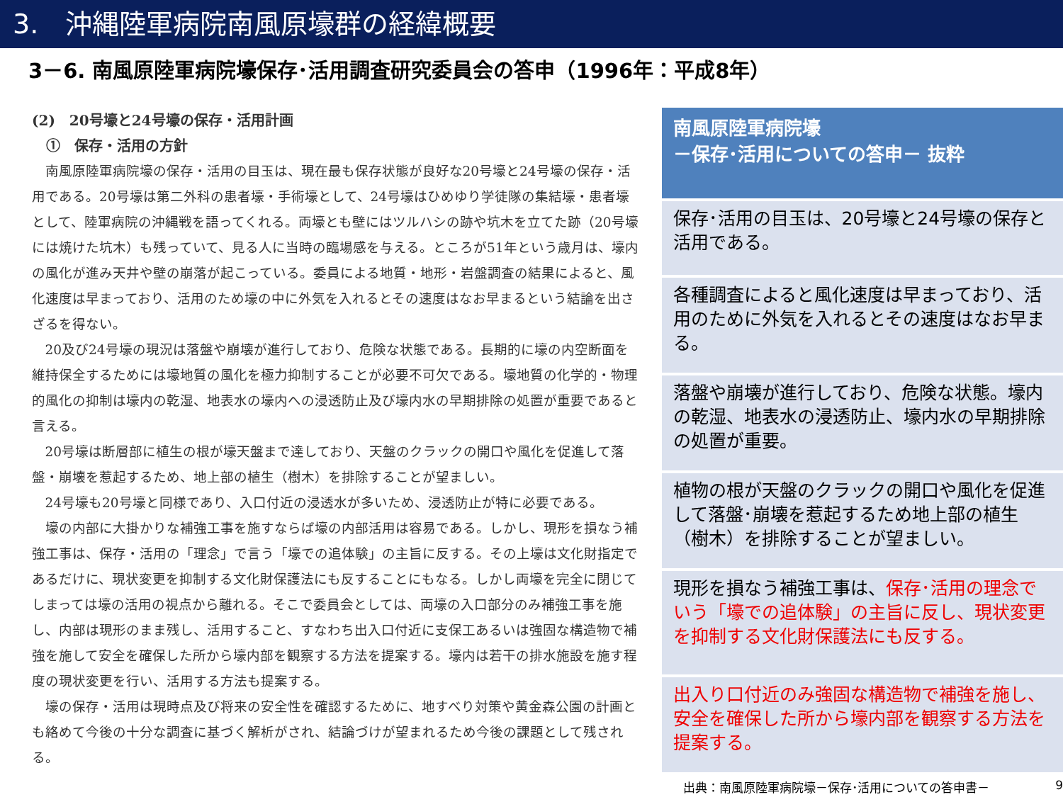3.　沖縄陸軍病院南風原壕群の経緯概要
3－6. 南風原陸軍病院壕保存･活用調査研究委員会の答申（1996年：平成8年）
(2)　20号壕と24号壕の保存・活用計画
　①　保存・活用の方針
南風原陸軍病院壕の保存・活用の目玉は、現在最も保存状態が良好な20号壕と24号壕の保存・活用である。20号壕は第二外科の患者壕・手術壕として、24号壕はひめゆり学徒隊の集結壕・患者壕として、陸軍病院の沖縄戦を語ってくれる。両壕とも壁にはツルハシの跡や坑木を立てた跡（20号壕には焼けた坑木）も残っていて、見る人に当時の臨場感を与える。ところが51年という歳月は、壕内の風化が進み天井や壁の崩落が起こっている。委員による地質・地形・岩盤調査の結果によると、風化速度は早まっており、活用のため壕の中に外気を入れるとその速度はなお早まるという結論を出さざるを得ない。
20及び24号壕の現況は落盤や崩壊が進行しており、危険な状態である。長期的に壕の内空断面を維持保全するためには壕地質の風化を極力抑制することが必要不可欠である。壕地質の化学的・物理的風化の抑制は壕内の乾湿、地表水の壕内への浸透防止及び壕内水の早期排除の処置が重要であると言える。
20号壕は断層部に植生の根が壕天盤まで達しており、天盤のクラックの開口や風化を促進して落盤・崩壊を惹起するため、地上部の植生（樹木）を排除することが望ましい。
24号壕も20号壕と同様であり、入口付近の浸透水が多いため、浸透防止が特に必要である。
壕の内部に大掛かりな補強工事を施すならば壕の内部活用は容易である。しかし、現形を損なう補強工事は、保存・活用の「理念」で言う「壕での追体験」の主旨に反する。その上壕は文化財指定であるだけに、現状変更を抑制する文化財保護法にも反することにもなる。しかし両壕を完全に閉じてしまっては壕の活用の視点から離れる。そこで委員会としては、両壕の入口部分のみ補強工事を施し、内部は現形のまま残し、活用すること、すなわち出入口付近に支保工あるいは強固な構造物で補強を施して安全を確保した所から壕内部を観察する方法を提案する。壕内は若干の排水施設を施す程度の現状変更を行い、活用する方法も提案する。
壕の保存・活用は現時点及び将来の安全性を確認するために、地すべり対策や黄金森公園の計画とも絡めて今後の十分な調査に基づく解析がされ、結論づけが望まれるため今後の課題として残される。
南風原陸軍病院壕
－保存･活用についての答申－ 抜粋
保存･活用の目玉は、20号壕と24号壕の保存と活用である。
各種調査によると風化速度は早まっており、活用のために外気を入れるとその速度はなお早まる。
落盤や崩壊が進行しており、危険な状態。壕内の乾湿、地表水の浸透防止、壕内水の早期排除の処置が重要。
植物の根が天盤のクラックの開口や風化を促進して落盤･崩壊を惹起するため地上部の植生（樹木）を排除することが望ましい。
現形を損なう補強工事は、保存･活用の理念でいう「壕での追体験」の主旨に反し、現状変更を抑制する文化財保護法にも反する。
出入り口付近のみ強固な構造物で補強を施し、安全を確保した所から壕内部を観察する方法を提案する。
出典：南風原陸軍病院壕－保存･活用についての答申書－ 9